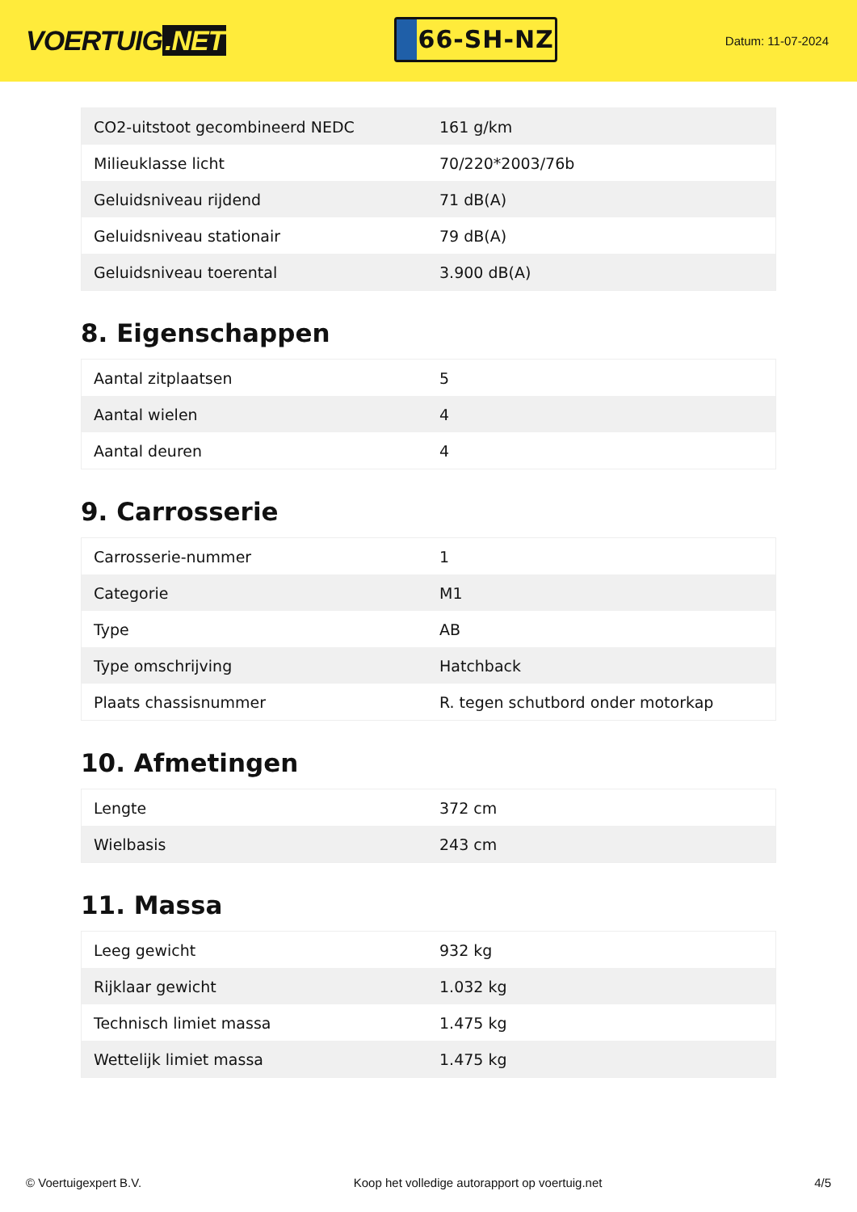VOERTUIG.NET
66-SH-NZ
Datum: 11-07-2024
| CO2-uitstoot gecombineerd NEDC | 161 g/km |
| Milieuklasse licht | 70/220*2003/76b |
| Geluidsniveau rijdend | 71 dB(A) |
| Geluidsniveau stationair | 79 dB(A) |
| Geluidsniveau toerental | 3.900 dB(A) |
8. Eigenschappen
| Aantal zitplaatsen | 5 |
| Aantal wielen | 4 |
| Aantal deuren | 4 |
9. Carrosserie
| Carrosserie-nummer | 1 |
| Categorie | M1 |
| Type | AB |
| Type omschrijving | Hatchback |
| Plaats chassisnummer | R. tegen schutbord onder motorkap |
10. Afmetingen
| Lengte | 372 cm |
| Wielbasis | 243 cm |
11. Massa
| Leeg gewicht | 932 kg |
| Rijklaar gewicht | 1.032 kg |
| Technisch limiet massa | 1.475 kg |
| Wettelijk limiet massa | 1.475 kg |
© Voertuigexpert B.V. Koop het volledige autorapport op voertuig.net 4/5